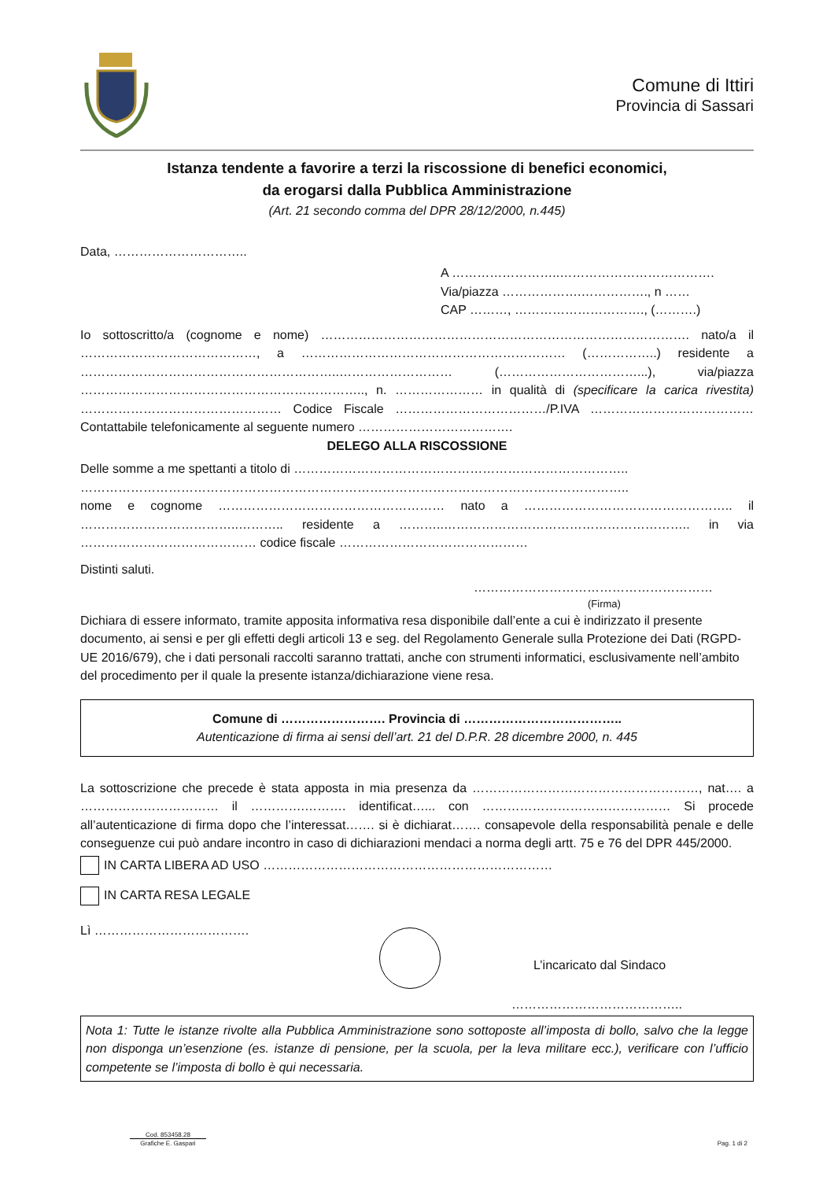Comune di Ittiri
Provincia di Sassari
Istanza tendente a favorire a terzi la riscossione di benefici economici,
da erogarsi dalla Pubblica Amministrazione
(Art. 21 secondo comma del DPR 28/12/2000, n.445)
Data, …………………………..
A ……………………..……………………………….
Via/piazza ……………….……………., n ……
CAP ………, …………………………., (……….)
Io sottoscritto/a (cognome e nome) ……………………………………………………………………………. nato/a il ……………………………………, a ……………………………………………………… (……………..) residente a ……………………………………………………..……………………… (……………………………...), via/piazza ………………………………………………………….., n. ………………… in qualità di (specificare la carica rivestita) ………………………………………… Codice Fiscale ………………………………/P.IVA ………………………………… Contattabile telefonicamente al seguente numero ……………………………….
DELEGO ALLA RISCOSSIONE
Delle somme a me spettanti a titolo di ……………………………………………………………………..
…………………………………………………………………………………………………………………..
nome e cognome ……………………………………………… nato a ………………………………………….. il ………………………………..……….. residente a ………..………………………………………………….. in via …………………………………… codice fiscale ………………………………………
Distinti saluti.
…………………………………………………
(Firma)
Dichiara di essere informato, tramite apposita informativa resa disponibile dall’ente a cui è indirizzato il presente documento, ai sensi e per gli effetti degli articoli 13 e seg. del Regolamento Generale sulla Protezione dei Dati (RGPD-UE 2016/679), che i dati personali raccolti saranno trattati, anche con strumenti informatici, esclusivamente nell’ambito del procedimento per il quale la presente istanza/dichiarazione viene resa.
Comune di ……………………. Provincia di ………………………………..
Autenticazione di firma ai sensi dell’art. 21 del D.P.R. 28 dicembre 2000, n. 445
La sottoscrizione che precede è stata apposta in mia presenza da ………………………………………………, nat…. a …………………………… il ………….………. identificat…... con ……………………………………… Si procede all’autenticazione di firma dopo che l’interessat……. si è dichiarat……. consapevole della responsabilità penale e delle conseguenze cui può andare incontro in caso di dichiarazioni mendaci a norma degli artt. 75 e 76 del DPR 445/2000.
IN CARTA LIBERA AD USO ……………………………………………………………
IN CARTA RESA LEGALE
Lì ……………………………….
L’incaricato dal Sindaco
…………………………………..
Nota 1: Tutte le istanze rivolte alla Pubblica Amministrazione sono sottoposte all’imposta di bollo, salvo che la legge non disponga un’esenzione (es. istanze di pensione, per la scuola, per la leva militare ecc.), verificare con l’ufficio competente se l’imposta di bollo è qui necessaria.
Cod. 853458.28
Grafiche E. Gaspari
Pag. 1 di 2